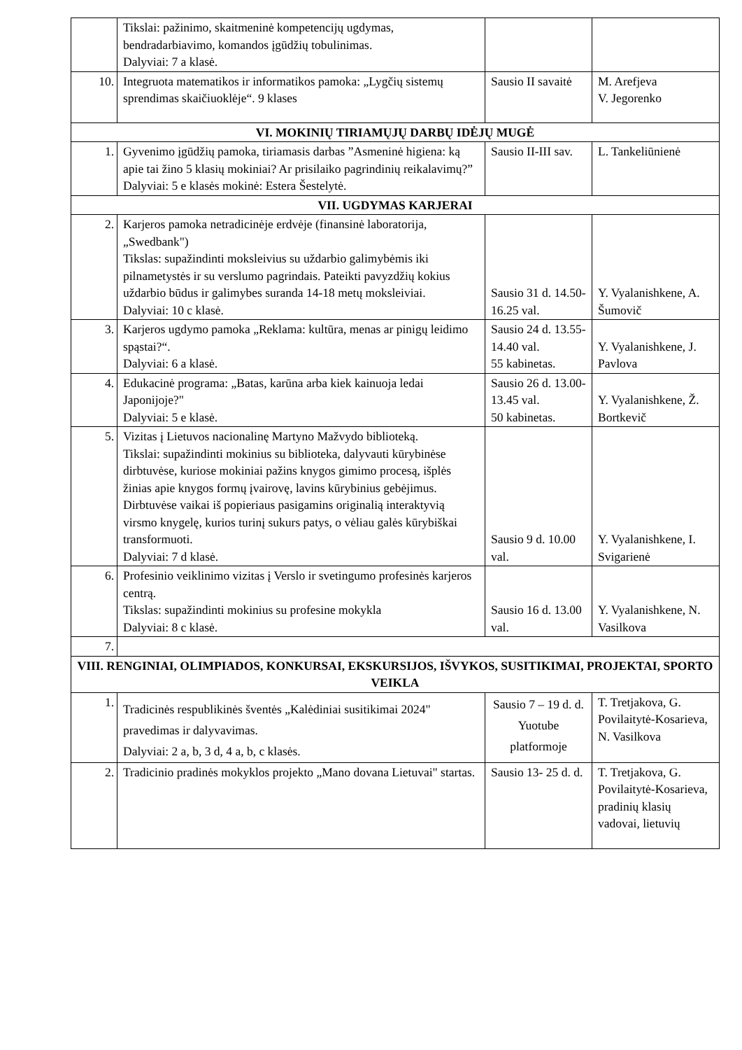| | Tikslai: pažinimo, skaitmeninė kompetencijų ugdymas, bendradarbiavimo, komandos įgūdžių tobulinimas. Dalyviai: 7 a klasė. | | |
| 10. | Integruota matematikos ir informatikos pamoka: „Lygčių sistemų sprendimas skaičiuoklėje“. 9 klases | Sausio II savaitė | M. Arefjeva V. Jegorenko |
| VI. MOKINIŲ TIRIAMŲJŲ DARBŲ IDĖJŲ MUGĖ | | | |
| 1. | Gyvenimo įgūdžių pamoka, tiriamasis darbas ”Asmeninė higiena: ką apie tai žino 5 klasių mokiniai? Ar prisilaiko pagrindinių reikalavimų?” Dalyviai: 5 e klasės mokinė: Estera Šestelytė. | Sausio II-III sav. | L. Tankeliūnienė |
| VII. UGDYMAS KARJERAI | | | |
| 2. | Karjeros pamoka netradicinėje erdvėje (finansinė laboratorija, „Swedbank") Tikslas: supažindinti moksleivius su uždarbio galimybėmis iki pilnametystės ir su verslumo pagrindais. Pateikti pavyzdžių kokius uždarbio būdus ir galimybes suranda 14-18 metų moksleiviai. Dalyviai: 10 c klasė. | Sausio 31 d. 14.50-16.25 val. | Y. Vyalanishkene, A. Šumovič |
| 3. | Karjeros ugdymo pamoka „Reklama: kultūra, menas ar pinigų leidimo spąstai?“. Dalyviai: 6 a klasė. | Sausio 24 d. 13.55-14.40 val. 55 kabinetas. | Y. Vyalanishkene, J. Pavlova |
| 4. | Edukacinė programa: „Batas, karūna arba kiek kainuoja ledai Japonijoje?" Dalyviai: 5 e klasė. | Sausio 26 d. 13.00-13.45 val. 50 kabinetas. | Y. Vyalanishkene, Ž. Bortkevič |
| 5. | Vizitas į Lietuvos nacionalinę Martyno Mažvydo biblioteką. Tikslai: supažindinti mokinius su biblioteka, dalyvauti kūrybinėse dirbtuvėse, kuriose mokiniai pažins knygos gimimo procesą, išplės žinias apie knygos formų įvairovę, lavins kūrybinius gebėjimus. Dirbtuvėse vaikai iš popieriaus pasigamins originalią interaktyvią virsmo knygelę, kurios turinį sukurs patys, o vėliau galės kūrybiškai transformuoti. Dalyviai: 7 d klasė. | Sausio 9 d. 10.00 val. | Y. Vyalanishkene, I. Svigarienė |
| 6. | Profesinio veiklinimo vizitas į Verslo ir svetingumo profesinės karjeros centrą. Tikslas: supažindinti mokinius su profesine mokykla Dalyviai: 8 c klasė. | Sausio 16 d. 13.00 val. | Y. Vyalanishkene, N. Vasilkova |
| 7. | | | |
| VIII. RENGINIAI, OLIMPIADOS, KONKURSAI, EKSKURSIJOS, IŠVYKOS, SUSITIKIMAI, PROJEKTAI, SPORTO VEIKLA | | | |
| 1. | Tradicinės respublikinės šventės „Kalėdiniai susitikimai 2024" pravedimas ir dalyvavimas. Dalyviai: 2 a, b, 3 d, 4 a, b, c klasės. | Sausio 7 – 19 d. d. Yuotube platformoje | T. Tretjakova, G. Povilaitytė-Kosarieva, N. Vasilkova |
| 2. | Tradicinio pradinės mokyklos projekto „Mano dovana Lietuvai" startas. | Sausio 13- 25 d. d. | T. Tretjakova, G. Povilaitytė-Kosarieva, pradinių klasių vadovai, lietuvių |